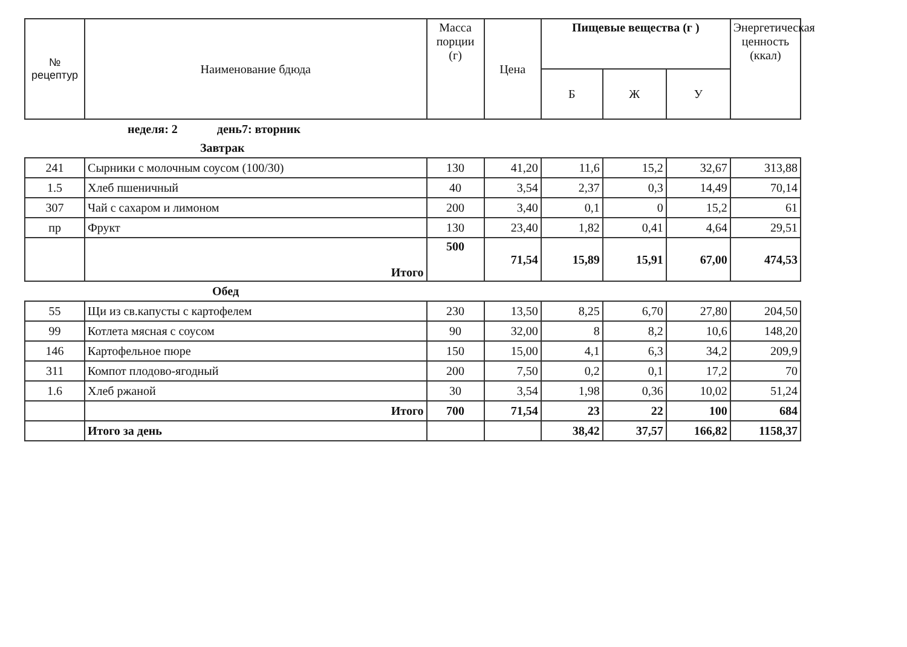| № рецептур | Наименование бдюда | Масса порции (г) | Цена | Пищевые вещества (г ) | | | Энергетическая ценность (ккал) |
| --- | --- | --- | --- | --- | --- | --- | --- |
| | | | | Б | Ж | У | |
| неделя: 2 день7: вторник | | | | | | | |
| Завтрак | | | | | | | |
| 241 | Сырники с молочным соусом (100/30) | 130 | 41,20 | 11,6 | 15,2 | 32,67 | 313,88 |
| 1.5 | Хлеб пшеничный | 40 | 3,54 | 2,37 | 0,3 | 14,49 | 70,14 |
| 307 | Чай с сахаром и лимоном | 200 | 3,40 | 0,1 | 0 | 15,2 | 61 |
| пр | Фрукт | 130 | 23,40 | 1,82 | 0,41 | 4,64 | 29,51 |
| | Итого | 500 | 71,54 | 15,89 | 15,91 | 67,00 | 474,53 |
| Обед | | | | | | | |
| 55 | Щи из св.капусты с картофелем | 230 | 13,50 | 8,25 | 6,70 | 27,80 | 204,50 |
| 99 | Котлета мясная с соусом | 90 | 32,00 | 8 | 8,2 | 10,6 | 148,20 |
| 146 | Картофельное пюре | 150 | 15,00 | 4,1 | 6,3 | 34,2 | 209,9 |
| 311 | Компот плодово-ягодный | 200 | 7,50 | 0,2 | 0,1 | 17,2 | 70 |
| 1.6 | Хлеб ржаной | 30 | 3,54 | 1,98 | 0,36 | 10,02 | 51,24 |
| | Итого | 700 | 71,54 | 23 | 22 | 100 | 684 |
| | Итого за день | | | 38,42 | 37,57 | 166,82 | 1158,37 |